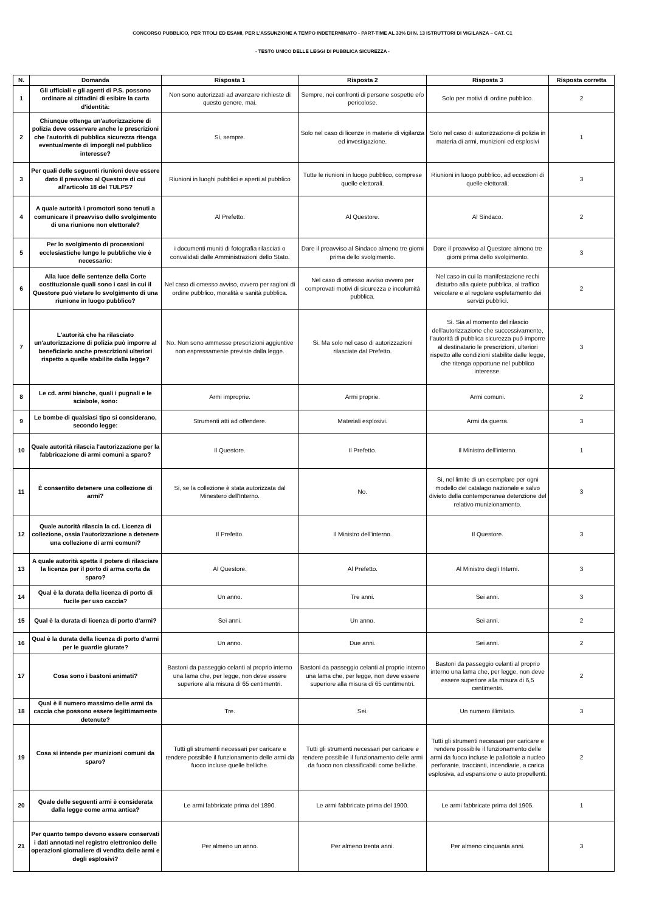CONCORSO PUBBLICO, PER TITOLI ED ESAMI, PER L’ASSUNZIONE A TEMPO INDETERMINATO - PART-TIME AL 33% DI N. 13 ISTRUTTORI DI VIGILANZA – CAT. C1
- TESTO UNICO DELLE LEGGI DI PUBBLICA SICUREZZA -
| N. | Domanda | Risposta 1 | Risposta 2 | Risposta 3 | Risposta corretta |
| --- | --- | --- | --- | --- | --- |
| 1 | Gli ufficiali e gli agenti di P.S. possono ordinare ai cittadini di esibire la carta d'identità: | Non sono autorizzati ad avanzare richieste di questo genere, mai. | Sempre, nei confronti di persone sospette e/o pericolose. | Solo per motivi di ordine pubblico. | 2 |
| 2 | Chiunque ottenga un'autorizzazione di polizia deve osservare anche le prescrizioni che l'autorità di pubblica sicurezza ritenga eventualmente di imporgli nel pubblico interesse? | Si, sempre. | Solo nel caso di licenze in materie di vigilanza ed investigazione. | Solo nel caso di autorizzazione di polizia in materia di armi, munizioni ed esplosivi | 1 |
| 3 | Per quali delle seguenti riunioni deve essere dato il preavviso al Questore di cui all'articolo 18 del TULPS? | Riunioni in luoghi pubblici e aperti al pubblico | Tutte le riunioni in luogo pubblico, comprese quelle elettorali. | Riunioni in luogo pubblico, ad eccezioni di quelle elettorali. | 3 |
| 4 | A quale autorità i promotori sono tenuti a comunicare il preavviso dello svolgimento di una riunione non elettorale? | Al Prefetto. | Al Questore. | Al Sindaco. | 2 |
| 5 | Per lo svolgimento di processioni ecclesiastiche lungo le pubbliche vie è necessario: | i documenti muniti di fotografia rilasciati o convalidati dalle Amministrazioni dello Stato. | Dare il preavviso al Sindaco almeno tre giorni prima dello svolgimento. | Dare il preavviso al Questore almeno tre giorni prima dello svolgimento. | 3 |
| 6 | Alla luce delle sentenze della Corte costituzionale quali sono i casi in cui il Questore può vietare lo svolgimento di una riunione in luogo pubblico? | Nel caso di omesso avviso, ovvero per ragioni di ordine pubblico, moralità e sanità pubblica. | Nel caso di omesso avviso ovvero per comprovati motivi di sicurezza e incolumità pubblica. | Nel caso in cui la manifestazione rechi disturbo alla quiete pubblica, al traffico veicolare e al regolare espletamento dei servizi pubblici. | 2 |
| 7 | L'autorità che ha rilasciato un'autorizzazione di polizia può imporre al beneficiario anche prescrizioni ulteriori rispetto a quelle stabilite dalla legge? | No. Non sono ammesse prescrizioni aggiuntive non espressamente previste dalla legge. | Si. Ma solo nel caso di autorizzazioni rilasciate dal Prefetto. | Si. Sia al momento del rilascio dell'autorizzazione che successivamente, l'autorità di pubblica sicurezza può imporre al destinatario le prescrizioni, ulteriori rispetto alle condizioni stabilite dalle legge, che ritenga opportune nel pubblico interesse. | 3 |
| 8 | Le cd. armi bianche, quali i pugnali e le sciabole, sono: | Armi improprie. | Armi proprie. | Armi comuni. | 2 |
| 9 | Le bombe di qualsiasi tipo si considerano, secondo legge: | Strumenti atti ad offendere. | Materiali esplosivi. | Armi da guerra. | 3 |
| 10 | Quale autorità rilascia l'autorizzazione per la fabbricazione di armi comuni a sparo? | Il Questore. | Il Prefetto. | Il Ministro dell'interno. | 1 |
| 11 | È consentito detenere una collezione di armi? | Si, se la collezione è stata autorizzata dal Minestero dell'Interno. | No. | Si, nel limite di un esemplare per ogni modello del catalago nazionale e salvo divieto della contemporanea detenzione del relativo munizionamento. | 3 |
| 12 | Quale autorità rilascia la cd. Licenza di collezione, ossia l'autorizzazione a detenere una collezione di armi comuni? | Il Prefetto. | Il Ministro dell'interno. | Il Questore. | 3 |
| 13 | A quale autorità spetta il potere di rilasciare la licenza per il porto di arma corta da sparo? | Al Questore. | Al Prefetto. | Al Ministro degli Interni. | 3 |
| 14 | Qual è la durata della licenza di porto di fucile per uso caccia? | Un anno. | Tre anni. | Sei anni. | 3 |
| 15 | Qual è la durata di licenza di porto d'armi? | Sei anni. | Un anno. | Sei anni. | 2 |
| 16 | Qual è la durata della licenza di porto d'armi per le guardie giurate? | Un anno. | Due anni. | Sei anni. | 2 |
| 17 | Cosa sono i bastoni animati? | Bastoni da passeggio celanti al proprio interno una lama che, per legge, non deve essere superiore alla misura di 65 centimentri. | Bastoni da passeggio celanti al proprio interno una lama che, per legge, non deve essere superiore alla misura di 65 centimentri. | Bastoni da passeggio celanti al proprio interno una lama che, per legge, non deve essere superiore alla misura di 6,5 centimentri. | 2 |
| 18 | Qual è il numero massimo delle armi da caccia che possono essere legittimamente detenute? | Tre. | Sei. | Un numero illimitato. | 3 |
| 19 | Cosa si intende per munizioni comuni da sparo? | Tutti gli strumenti necessari per caricare e rendere possibile il funzionamento delle armi da fuoco incluse quelle belliche. | Tutti gli strumenti necessari per caricare e rendere possibile il funzionamento delle armi da fuoco non classificabili come belliche. | Tutti gli strumenti necessari per caricare e rendere possibile il funzionamento delle armi da fuoco incluse le pallottole a nucleo perforante, traccianti, incendiarie, a carica esplosiva, ad espansione o auto propellenti. | 2 |
| 20 | Quale delle seguenti armi è considerata dalla legge come arma antica? | Le armi fabbricate prima del 1890. | Le armi fabbricate prima del 1900. | Le armi fabbricate prima del 1905. | 1 |
| 21 | Per quanto tempo devono essere conservati i dati annotati nel registro elettronico delle operazioni giornaliere di vendita delle armi e degli esplosivi? | Per almeno un anno. | Per almeno trenta anni. | Per almeno cinquanta anni. | 3 |